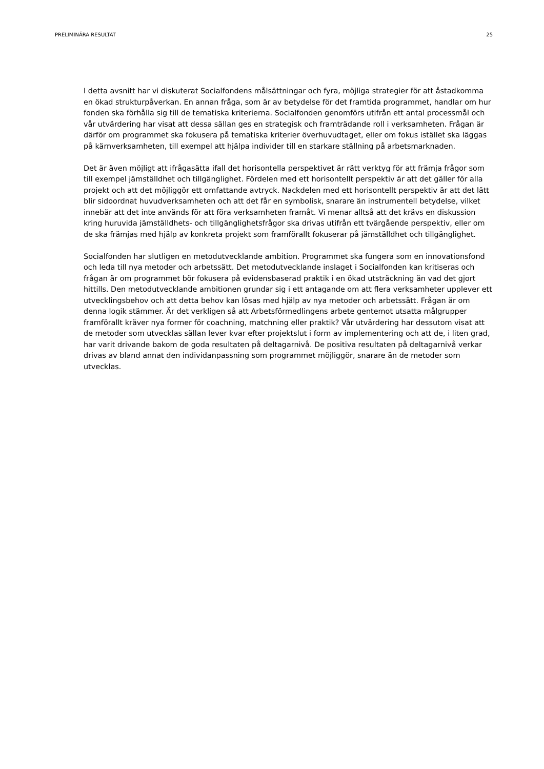PRELIMINÄRA RESULTAT 25
I detta avsnitt har vi diskuterat Socialfondens målsättningar och fyra, möjliga strategier för att åstadkomma en ökad strukturpåverkan. En annan fråga, som är av betydelse för det framtida programmet, handlar om hur fonden ska förhålla sig till de tematiska kriterierna. Socialfonden genomförs utifrån ett antal processmål och vår utvärdering har visat att dessa sällan ges en strategisk och framträdande roll i verksamheten. Frågan är därför om programmet ska fokusera på tematiska kriterier överhuvudtaget, eller om fokus istället ska läggas på kärnverksamheten, till exempel att hjälpa individer till en starkare ställning på arbetsmarknaden.
Det är även möjligt att ifrågasätta ifall det horisontella perspektivet är rätt verktyg för att främja frågor som till exempel jämställdhet och tillgänglighet. Fördelen med ett horisontellt perspektiv är att det gäller för alla projekt och att det möjliggör ett omfattande avtryck. Nackdelen med ett horisontellt perspektiv är att det lätt blir sidoordnat huvudverksamheten och att det får en symbolisk, snarare än instrumentell betydelse, vilket innebär att det inte används för att föra verksamheten framåt. Vi menar alltså att det krävs en diskussion kring huruvida jämställdhets- och tillgänglighetsfrågor ska drivas utifrån ett tvärgående perspektiv, eller om de ska främjas med hjälp av konkreta projekt som framförallt fokuserar på jämställdhet och tillgänglighet.
Socialfonden har slutligen en metodutvecklande ambition. Programmet ska fungera som en innovationsfond och leda till nya metoder och arbetssätt. Det metodutvecklande inslaget i Socialfonden kan kritiseras och frågan är om programmet bör fokusera på evidensbaserad praktik i en ökad utsträckning än vad det gjort hittills. Den metodutvecklande ambitionen grundar sig i ett antagande om att flera verksamheter upplever ett utvecklingsbehov och att detta behov kan lösas med hjälp av nya metoder och arbetssätt. Frågan är om denna logik stämmer. Är det verkligen så att Arbetsförmedlingens arbete gentemot utsatta målgrupper framförallt kräver nya former för coachning, matchning eller praktik? Vår utvärdering har dessutom visat att de metoder som utvecklas sällan lever kvar efter projektslut i form av implementering och att de, i liten grad, har varit drivande bakom de goda resultaten på deltagarnivå. De positiva resultaten på deltagarnivå verkar drivas av bland annat den individanpassning som programmet möjliggör, snarare än de metoder som utvecklas.